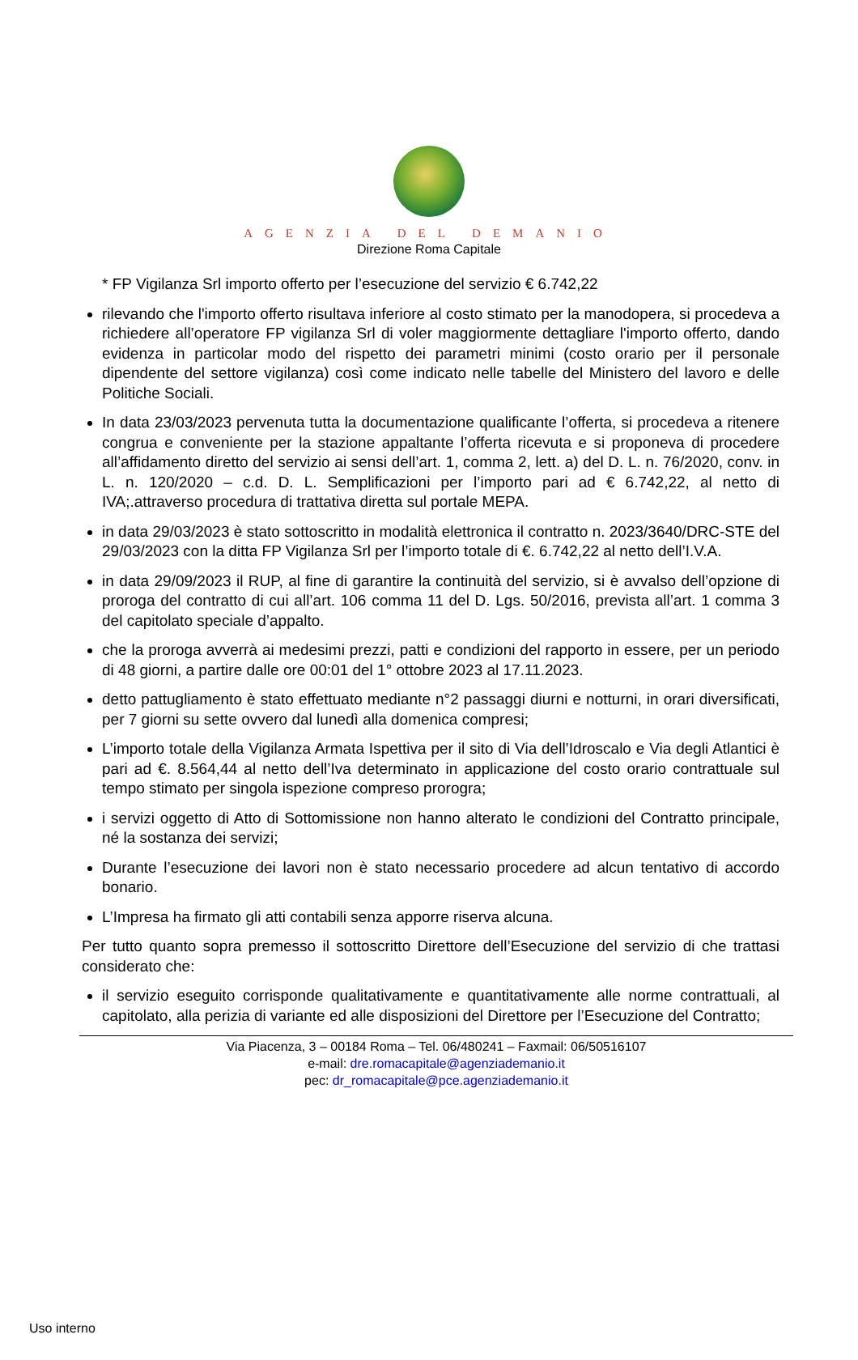AGENZIA DEL DEMANIO
Direzione Roma Capitale
* FP Vigilanza Srl importo offerto per l’esecuzione del servizio € 6.742,22
rilevando che l'importo offerto risultava inferiore al costo stimato per la manodopera, si procedeva a richiedere all’operatore FP vigilanza Srl di voler maggiormente dettagliare l'importo offerto, dando evidenza in particolar modo del rispetto dei parametri minimi (costo orario per il personale dipendente del settore vigilanza) così come indicato nelle tabelle del Ministero del lavoro e delle Politiche Sociali.
In data 23/03/2023 pervenuta tutta la documentazione qualificante l’offerta, si procedeva a ritenere congrua e conveniente per la stazione appaltante l’offerta ricevuta e si proponeva di procedere all’affidamento diretto del servizio ai sensi dell’art. 1, comma 2, lett. a) del D. L. n. 76/2020, conv. in L. n. 120/2020 – c.d. D. L. Semplificazioni per l’importo pari ad € 6.742,22, al netto di IVA;.attraverso procedura di trattativa diretta sul portale MEPA.
in data 29/03/2023 è stato sottoscritto in modalità elettronica il contratto n. 2023/3640/DRC-STE del 29/03/2023 con la ditta FP Vigilanza Srl per l’importo totale di €. 6.742,22 al netto dell’I.V.A.
in data 29/09/2023 il RUP, al fine di garantire la continuità del servizio, si è avvalso dell’opzione di proroga del contratto di cui all’art. 106 comma 11 del D. Lgs. 50/2016, prevista all’art. 1 comma 3 del capitolato speciale d’appalto.
che la proroga avverrà ai medesimi prezzi, patti e condizioni del rapporto in essere, per un periodo di 48 giorni, a partire dalle ore 00:01 del 1° ottobre 2023 al 17.11.2023.
detto pattugliamento è stato effettuato mediante n°2 passaggi diurni e notturni, in orari diversificati, per 7 giorni su sette ovvero dal lunedì alla domenica compresi;
L’importo totale della Vigilanza Armata Ispettiva per il sito di Via dell’Idroscalo e Via degli Atlantici è pari ad €. 8.564,44 al netto dell’Iva determinato in applicazione del costo orario contrattuale sul tempo stimato per singola ispezione compreso prorogra;
i servizi oggetto di Atto di Sottomissione non hanno alterato le condizioni del Contratto principale, né la sostanza dei servizi;
Durante l’esecuzione dei lavori non è stato necessario procedere ad alcun tentativo di accordo bonario.
L’Impresa ha firmato gli atti contabili senza apporre riserva alcuna.
Per tutto quanto sopra premesso il sottoscritto Direttore dell’Esecuzione del servizio di che trattasi considerato che:
il servizio eseguito corrisponde qualitativamente e quantitativamente alle norme contrattuali, al capitolato, alla perizia di variante ed alle disposizioni del Direttore per l’Esecuzione del Contratto;
Via Piacenza, 3 – 00184 Roma – Tel. 06/480241 – Faxmail: 06/50516107
e-mail: dre.romacapitale@agenziademanio.it
pec: dr_romacapitale@pce.agenziademanio.it
Uso interno